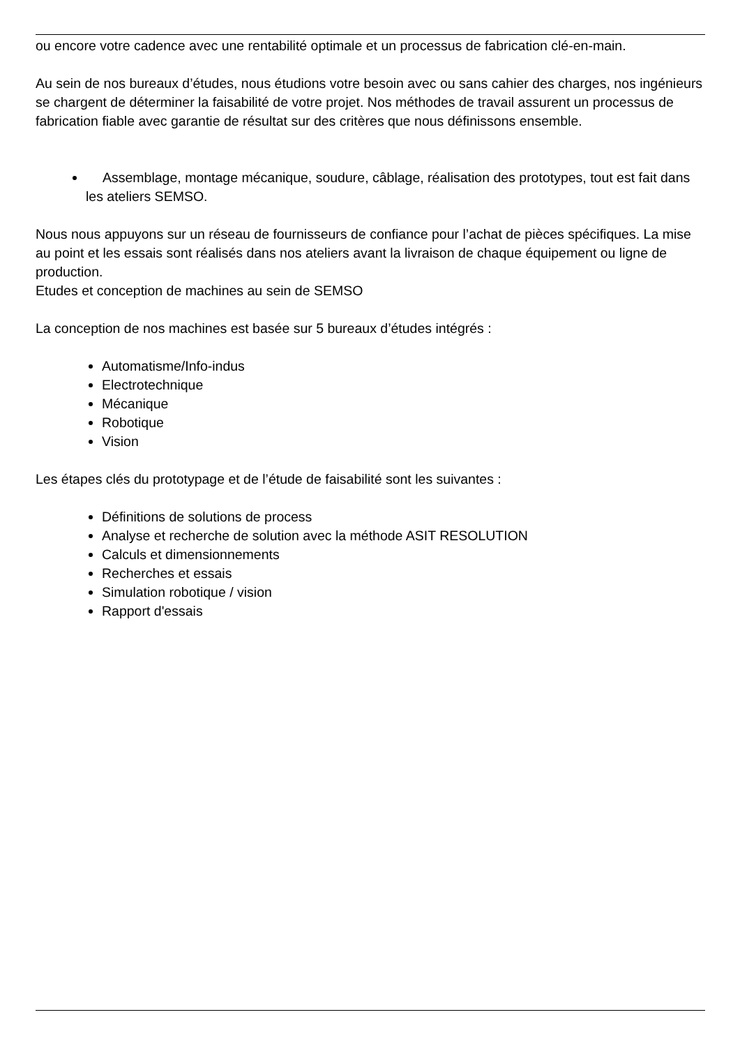ou encore votre cadence avec une rentabilité optimale et un processus de fabrication clé-en-main.
Au sein de nos bureaux d’études, nous étudions votre besoin avec ou sans cahier des charges, nos ingénieurs se chargent de déterminer la faisabilité de votre projet. Nos méthodes de travail assurent un processus de fabrication fiable avec garantie de résultat sur des critères que nous définissons ensemble.
Assemblage, montage mécanique, soudure, câblage, réalisation des prototypes, tout est fait dans les ateliers SEMSO.
Nous nous appuyons sur un réseau de fournisseurs de confiance pour l’achat de pièces spécifiques. La mise au point et les essais sont réalisés dans nos ateliers avant la livraison de chaque équipement ou ligne de production.
Etudes et conception de machines au sein de SEMSO
La conception de nos machines est basée sur 5 bureaux d’études intégrés :
Automatisme/Info-indus
Electrotechnique
Mécanique
Robotique
Vision
Les étapes clés du prototypage et de l’étude de faisabilité sont les suivantes :
Définitions de solutions de process
Analyse et recherche de solution avec la méthode ASIT RESOLUTION
Calculs et dimensionnements
Recherches et essais
Simulation robotique / vision
Rapport d'essais